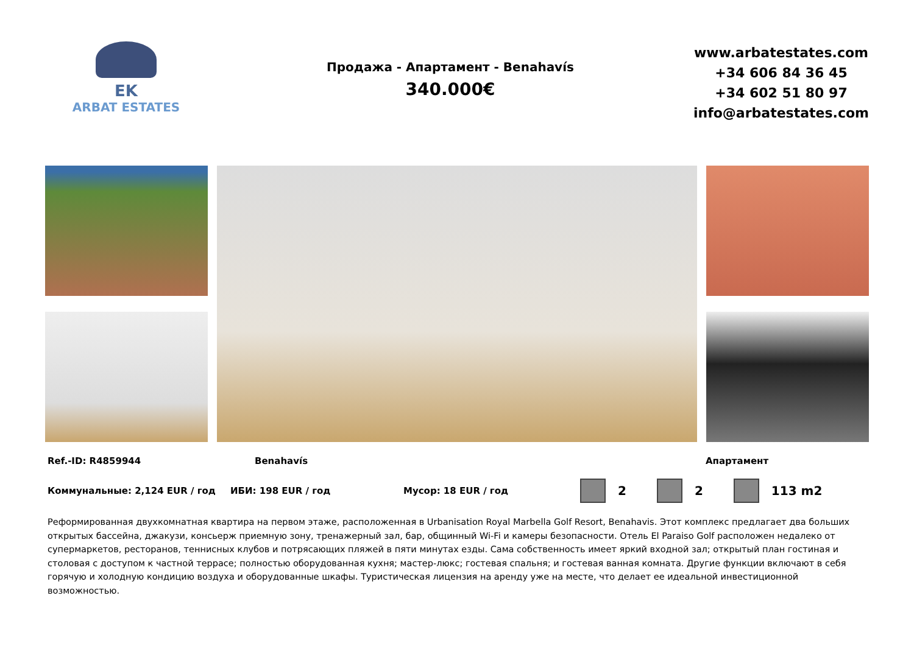EK
ARBAT ESTATES
Продажа - Апартамент - Benahavís
340.000€
www.arbatestates.com
+34 606 84 36 45
+34 602 51 80 97
info@arbatestates.com
Ref.-ID: R4859944 Benahavís Апартамент
Коммунальные: 2,124 EUR / год ИБИ: 198 EUR / год Мусор: 18 EUR / год 2 2 113 m2
Реформированная двухкомнатная квартира на первом этаже, расположенная в Urbanisation Royal Marbella Golf Resort, Benahavis. Этот комплекс предлагает два больших открытых бассейна, джакузи, консьерж приемную зону, тренажерный зал, бар, общинный Wi-Fi и камеры безопасности. Отель El Paraiso Golf расположен недалеко от супермаркетов, ресторанов, теннисных клубов и потрясающих пляжей в пяти минутах езды. Сама собственность имеет яркий входной зал; открытый план гостиная и столовая с доступом к частной террасе; полностью оборудованная кухня; мастер-люкс; гостевая спальня; и гостевая ванная комната. Другие функции включают в себя горячую и холодную кондицию воздуха и оборудованные шкафы. Туристическая лицензия на аренду уже на месте, что делает ее идеальной инвестиционной возможностью.